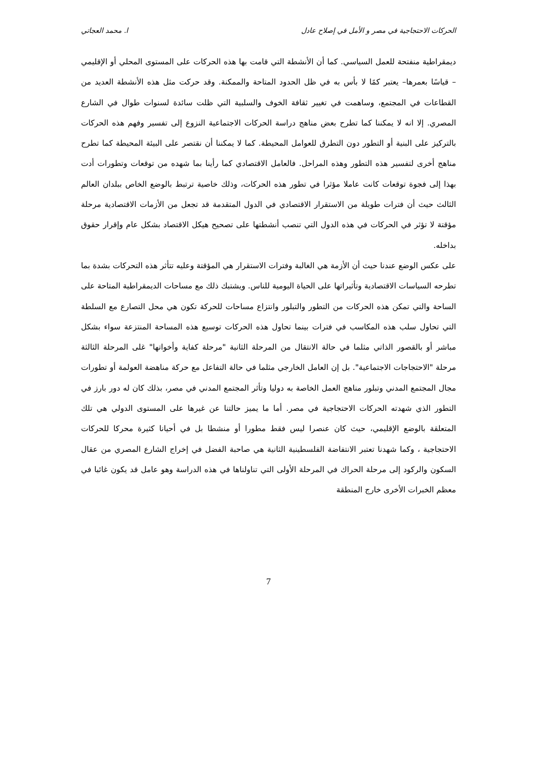الحركات الاحتجاجية في مصر و الأمل في إصلاح عادل ا. محمد العجاتي
ديمقراطية منفتحة للعمل السياسي. كما أن الأنشطة التي قامت بها هذه الحركات على المستوى المحلي أو الإقليمي – قياسًا بعمرها– يعتبر كمًا لا بأس به في ظل الحدود المتاحة والممكنة. وقد حركت مثل هذه الأنشطة العديد من القطاعات في المجتمع، وساهمت في تغيير ثقافة الخوف والسلبية التي ظلت سائدة لسنوات طوال في الشارع المصري. إلا انه لا يمكننا كما تطرح بعض مناهج دراسة الحركات الاجتماعية النزوع إلى تفسير وفهم هذه الحركات بالتركيز على البنية أو التطور دون التطرق للعوامل المحيطة. كما لا يمكننا أن نقتصر على البيئة المحيطة كما تطرح مناهج أخرى لتفسير هذه التطور وهذه المراحل. فالعامل الاقتصادي كما رأينا بما شهده من توقعات وتطورات أدت بهذا إلى فجوة توقعات كانت عاملا مؤثرا في تطور هذه الحركات، وذلك خاصية ترتبط بالوضع الخاص ببلدان العالم الثالث حيث أن فترات طويلة من الاستقرار الاقتصادي في الدول المتقدمة قد تجعل من الأزمات الاقتصادية مرحلة مؤقتة لا تؤثر في الحركات في هذه الدول التي تنصب أنشطتها على تصحيح هيكل الاقتصاد بشكل عام وإقرار حقوق بداخله.
على عكس الوضع عندنا حيث أن الأزمة هي الغالبة وفترات الاستقرار هي المؤقتة وعليه تتأثر هذه التحركات بشدة بما تطرحه السياسات الاقتصادية وتأثيراتها على الحياة اليومية للناس. ويشتبك ذلك مع مساحات الديمقراطية المتاحة على الساحة والتي تمكن هذه الحركات من التطور والتبلور وانتزاع مساحات للحركة تكون هي محل التصارع مع السلطة التي تحاول سلب هذه المكاسب في فترات بينما تحاول هذه الحركات توسيع هذه المساحة المنتزعة سواء بشكل مباشر أو بالقصور الذاتي مثلما في حالة الانتقال من المرحلة الثانية "مرحلة كفاية وأخواتها" غلى المرحلة الثالثة مرحلة "الاحتجاجات الاجتماعية". بل إن العامل الخارجي مثلما في حالة التفاعل مع حركة مناهضة العولمة أو تطورات مجال المجتمع المدني وتبلور مناهج العمل الخاصة به دوليا وتأثر المجتمع المدني في مصر، بذلك كان له دور بارز في التطور الذي شهدته الحركات الاحتجاجية في مصر. أما ما يميز حالتنا عن غيرها على المستوى الدولي هي تلك المتعلقة بالوضع الإقليمي، حيث كان عنصرا ليس فقط مطورا أو منشطا بل في أحيانا كثيرة محركا للحركات الاحتجاجية ، وكما شهدنا تعتبر الانتفاضة الفلسطينية الثانية هي صاحبة الفضل في إخراج الشارع المصري من عقال السكون والركود إلى مرحلة الحراك في المرحلة الأولى التي تناولناها في هذه الدراسة وهو عامل قد يكون غائبا في معظم الخبرات الأخرى خارج المنطقة
7